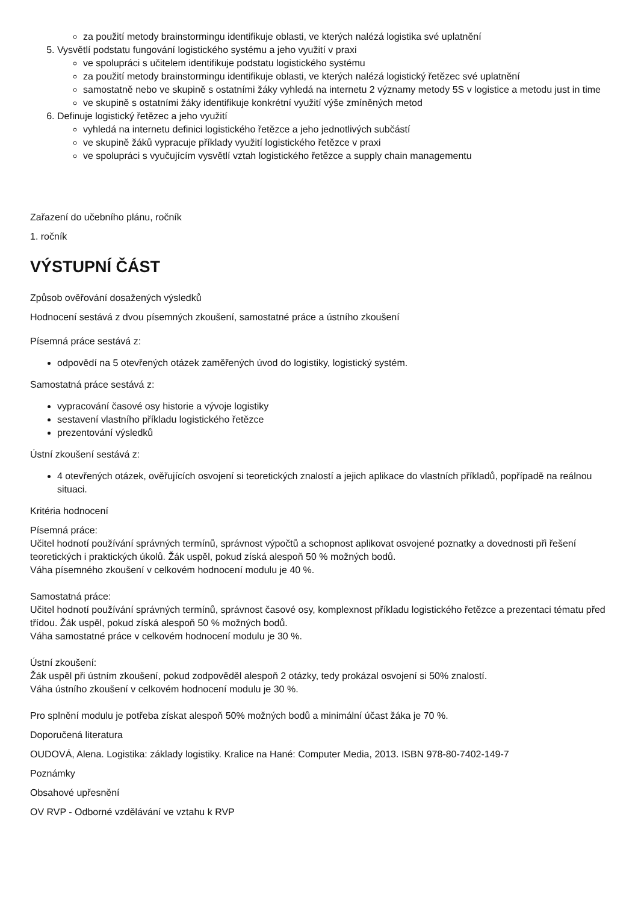za použití metody brainstormingu identifikuje oblasti, ve kterých nalézá logistika své uplatnění
5. Vysvětlí podstatu fungování logistického systému a jeho využití v praxi
ve spolupráci s učitelem identifikuje podstatu logistického systému
za použití metody brainstormingu identifikuje oblasti, ve kterých nalézá logistický řetězec své uplatnění
samostatně nebo ve skupině s ostatními žáky vyhledá na internetu 2 významy metody 5S v logistice a metodu just in time
ve skupině s ostatními žáky identifikuje konkrétní využití výše zmíněných metod
6. Definuje logistický řetězec a jeho využití
vyhledá na internetu definici logistického řetězce a jeho jednotlivých subčástí
ve skupině žáků vypracuje příklady využití logistického řetězce v praxi
ve spolupráci s vyučujícím vysvětlí vztah logistického řetězce a supply chain managementu
Zařazení do učebního plánu, ročník
1. ročník
VÝSTUPNÍ ČÁST
Způsob ověřování dosažených výsledků
Hodnocení sestává z dvou písemných zkoušení, samostatné práce a ústního zkoušení
Písemná práce sestává z:
odpovědí na 5 otevřených otázek zaměřených úvod do logistiky, logistický systém.
Samostatná práce sestává z:
vypracování časové osy historie a vývoje logistiky
sestavení vlastního příkladu logistického řetězce
prezentování výsledků
Ústní zkoušení sestává z:
4 otevřených otázek, ověřujících osvojení si teoretických znalostí a jejich aplikace do vlastních příkladů, popřípadě na reálnou situaci.
Kritéria hodnocení
Písemná práce:
Učitel hodnotí používání správných termínů, správnost výpočtů a schopnost aplikovat osvojené poznatky a dovednosti při řešení teoretických i praktických úkolů. Žák uspěl, pokud získá alespoň 50 % možných bodů.
Váha písemného zkoušení v celkovém hodnocení modulu je 40 %.
Samostatná práce:
Učitel hodnotí používání správných termínů, správnost časové osy, komplexnost příkladu logistického řetězce a prezentaci tématu před třídou. Žák uspěl, pokud získá alespoň 50 % možných bodů.
Váha samostatné práce v celkovém hodnocení modulu je 30 %.
Ústní zkoušení:
Žák uspěl při ústním zkoušení, pokud zodpověděl alespoň 2 otázky, tedy prokázal osvojení si 50% znalostí.
Váha ústního zkoušení v celkovém hodnocení modulu je 30 %.
Pro splnění modulu je potřeba získat alespoň 50% možných bodů a minimální účast žáka je 70 %.
Doporučená literatura
OUDOVÁ, Alena. Logistika: základy logistiky. Kralice na Hané: Computer Media, 2013. ISBN 978-80-7402-149-7
Poznámky
Obsahové upřesnění
OV RVP - Odborné vzdělávání ve vztahu k RVP